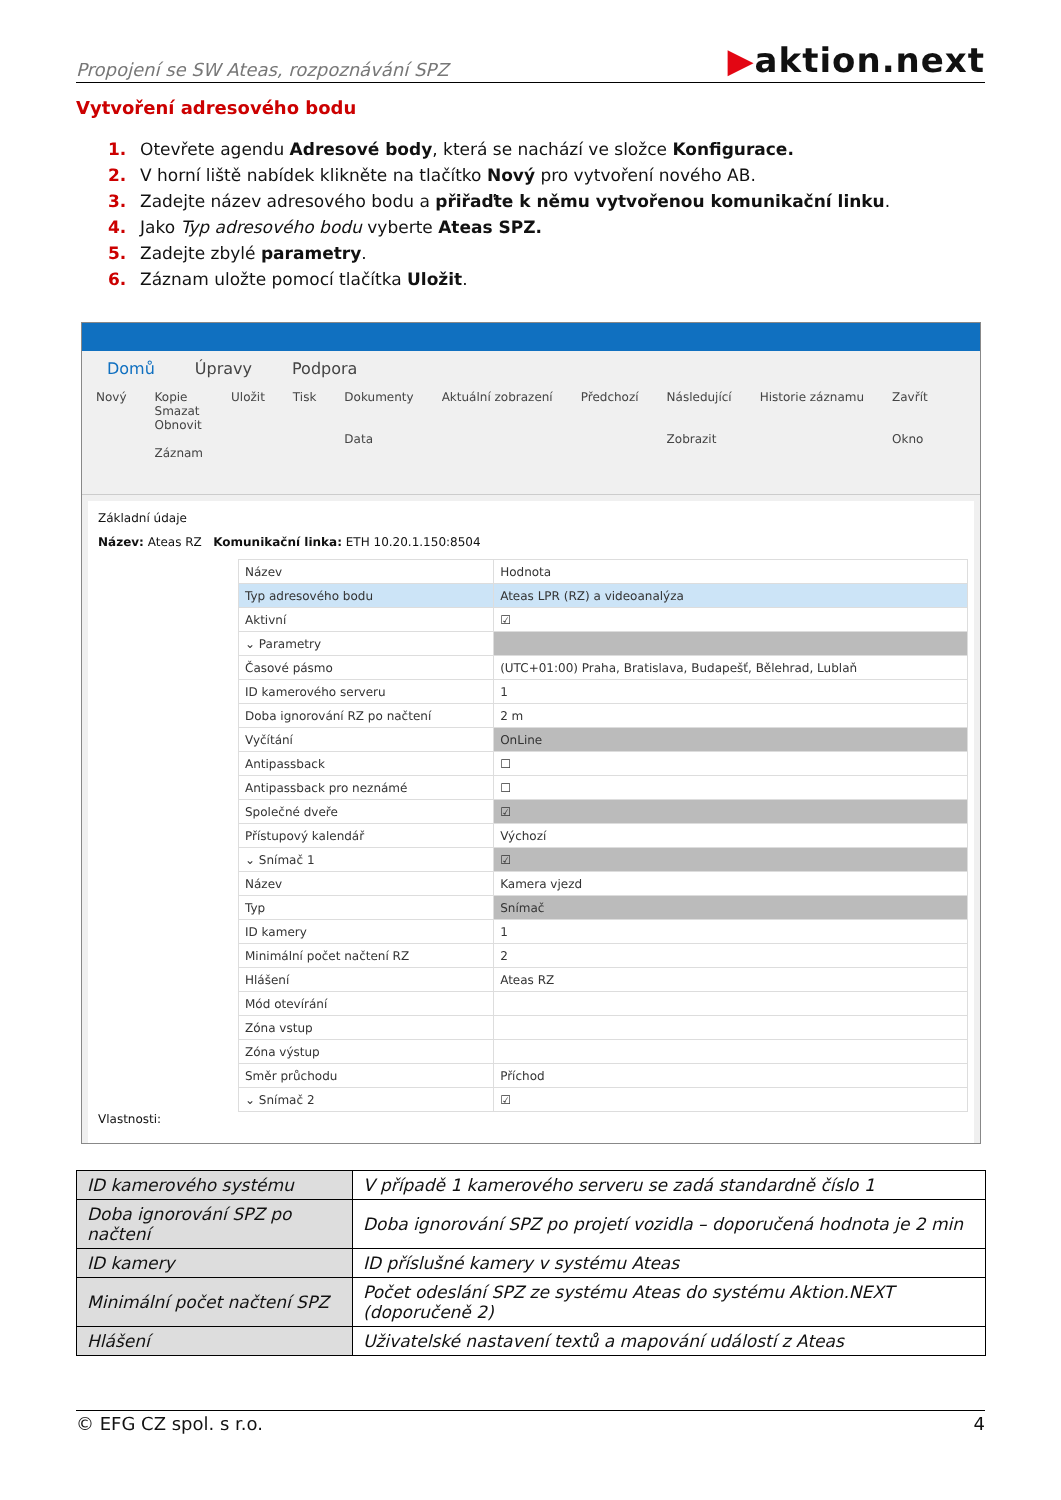Propojení se SW Ateas, rozpoznávání SPZ
▶aktion.next
Vytvoření adresového bodu
1. Otevřete agendu Adresové body, která se nachází ve složce Konfigurace.
2. V horní liště nabídek klikněte na tlačítko Nový pro vytvoření nového AB.
3. Zadejte název adresového bodu a přiřaďte k němu vytvořenou komunikační linku.
4. Jako Typ adresového bodu vyberte Ateas SPZ.
5. Zadejte zbylé parametry.
6. Záznam uložte pomocí tlačítka Uložit.
Domů Úpravy Podpora
Nový Kopie
Smazat
Obnovit
Záznam
Uložit Tisk Dokumenty
Data
Aktuální zobrazení Předchozí Následující
Zobrazit
Historie záznamu Zavřít
Okno
Základní údaje
Název: Ateas RZ Komunikační linka: ETH 10.20.1.150:8504
| Název | Hodnota |
| --- | --- |
| Typ adresového bodu | Ateas LPR (RZ) a videoanalýza |
| Aktivní | ☑ |
| ⌄ Parametry | |
| Časové pásmo | (UTC+01:00) Praha, Bratislava, Budapešť, Bělehrad, Lublaň |
| ID kamerového serveru | 1 |
| Doba ignorování RZ po načtení | 2 m |
| Vyčítání | OnLine |
| Antipassback | ☐ |
| Antipassback pro neznámé | ☐ |
| Společné dveře | ☑ |
| Přístupový kalendář | Výchozí |
| ⌄ Snímač 1 | ☑ |
| Název | Kamera vjezd |
| Typ | Snímač |
| ID kamery | 1 |
| Minimální počet načtení RZ | 2 |
| Hlášení | Ateas RZ |
| Mód otevírání | |
| Zóna vstup | |
| Zóna výstup | |
| Směr průchodu | Příchod |
| ⌄ Snímač 2 | ☑ |
Vlastnosti:
| ID kamerového systému | V případě 1 kamerového serveru se zadá standardně číslo 1 |
| Doba ignorování SPZ po načtení | Doba ignorování SPZ po projetí vozidla – doporučená hodnota je 2 min |
| ID kamery | ID příslušné kamery v systému Ateas |
| Minimální počet načtení SPZ | Počet odeslání SPZ ze systému Ateas do systému Aktion.NEXT (doporučeně 2) |
| Hlášení | Uživatelské nastavení textů a mapování událostí z Ateas |
© EFG CZ spol. s r.o. 4